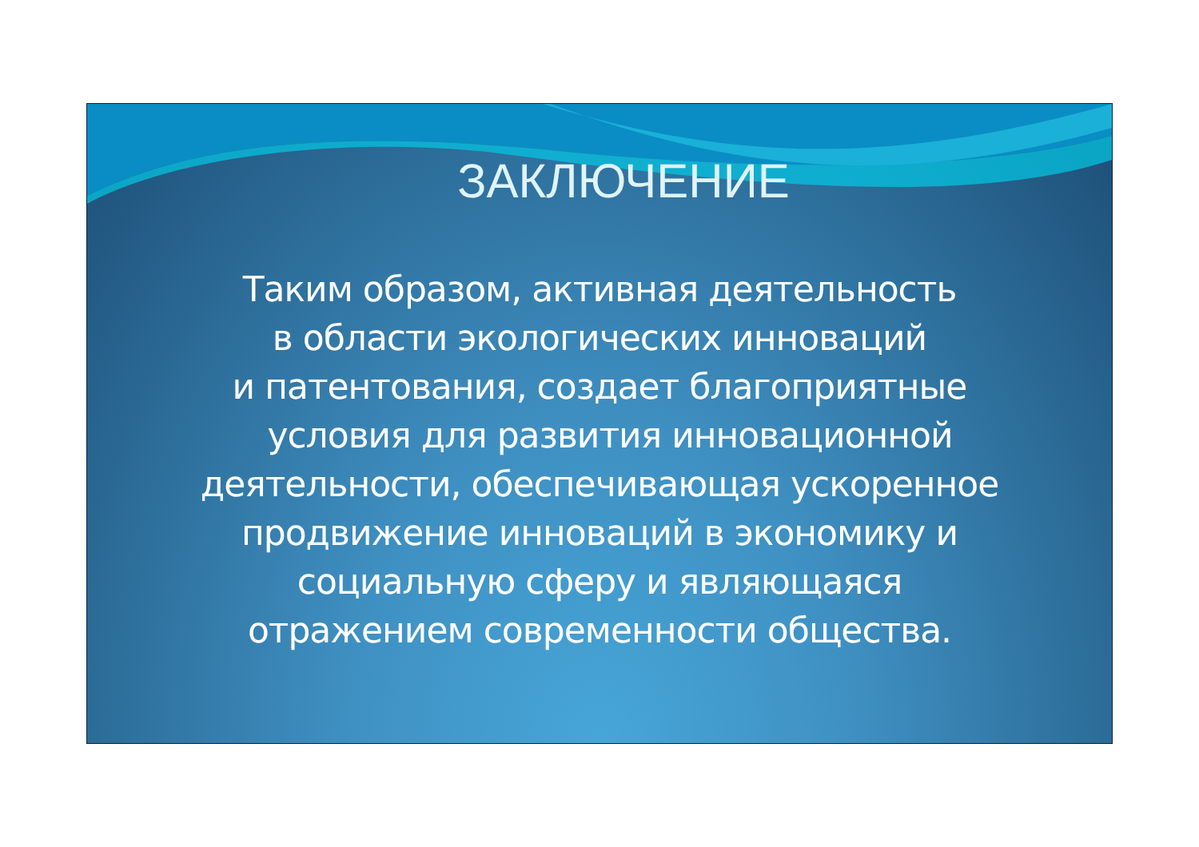ЗАКЛЮЧЕНИЕ
Таким образом, активная деятельность
в области экологических инноваций
и патентования, создает благоприятные
условия для развития инновационной
деятельности, обеспечивающая ускоренное
продвижение инноваций в экономику и
социальную сферу и являющаяся
отражением современности общества.